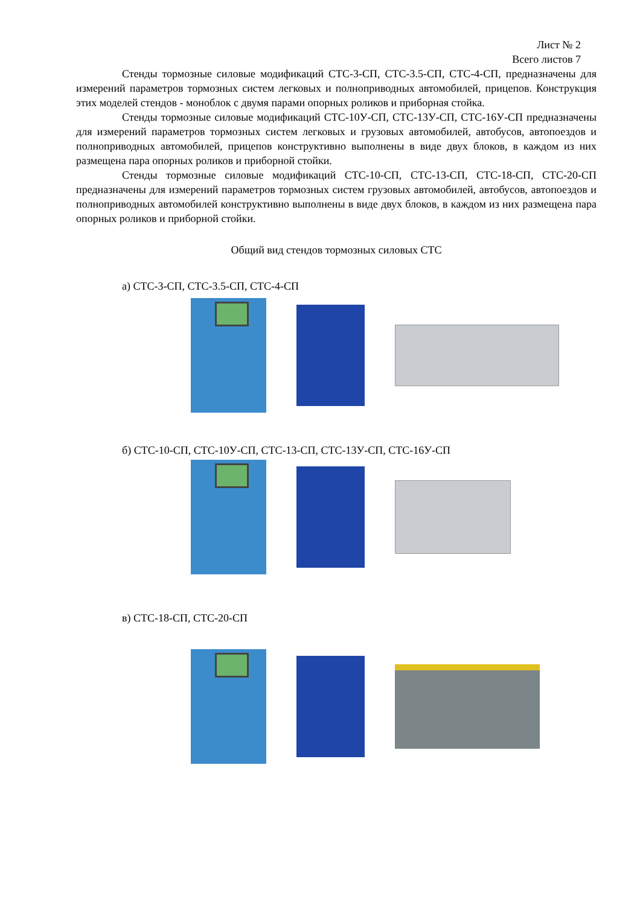Лист № 2
Всего листов 7
Стенды тормозные силовые модификаций СТС-3-СП, СТС-3.5-СП, СТС-4-СП, предназначены для измерений параметров тормозных систем легковых и полноприводных автомобилей, прицепов. Конструкция этих моделей стендов - моноблок с двумя парами опорных роликов и приборная стойка.
Стенды тормозные силовые модификаций СТС-10У-СП, СТС-13У-СП, СТС-16У-СП предназначены для измерений параметров тормозных систем легковых и грузовых автомобилей, автобусов, автопоездов и полноприводных автомобилей, прицепов конструктивно выполнены в виде двух блоков, в каждом из них размещена пара опорных роликов и приборной стойки.
Стенды тормозные силовые модификаций СТС-10-СП, СТС-13-СП, СТС-18-СП, СТС-20-СП предназначены для измерений параметров тормозных систем грузовых автомобилей, автобусов, автопоездов и полноприводных автомобилей конструктивно выполнены в виде двух блоков, в каждом из них размещена пара опорных роликов и приборной стойки.
Общий вид стендов тормозных силовых СТС
а) СТС-3-СП, СТС-3.5-СП, СТС-4-СП
б) СТС-10-СП, СТС-10У-СП, СТС-13-СП, СТС-13У-СП, СТС-16У-СП
в) СТС-18-СП, СТС-20-СП